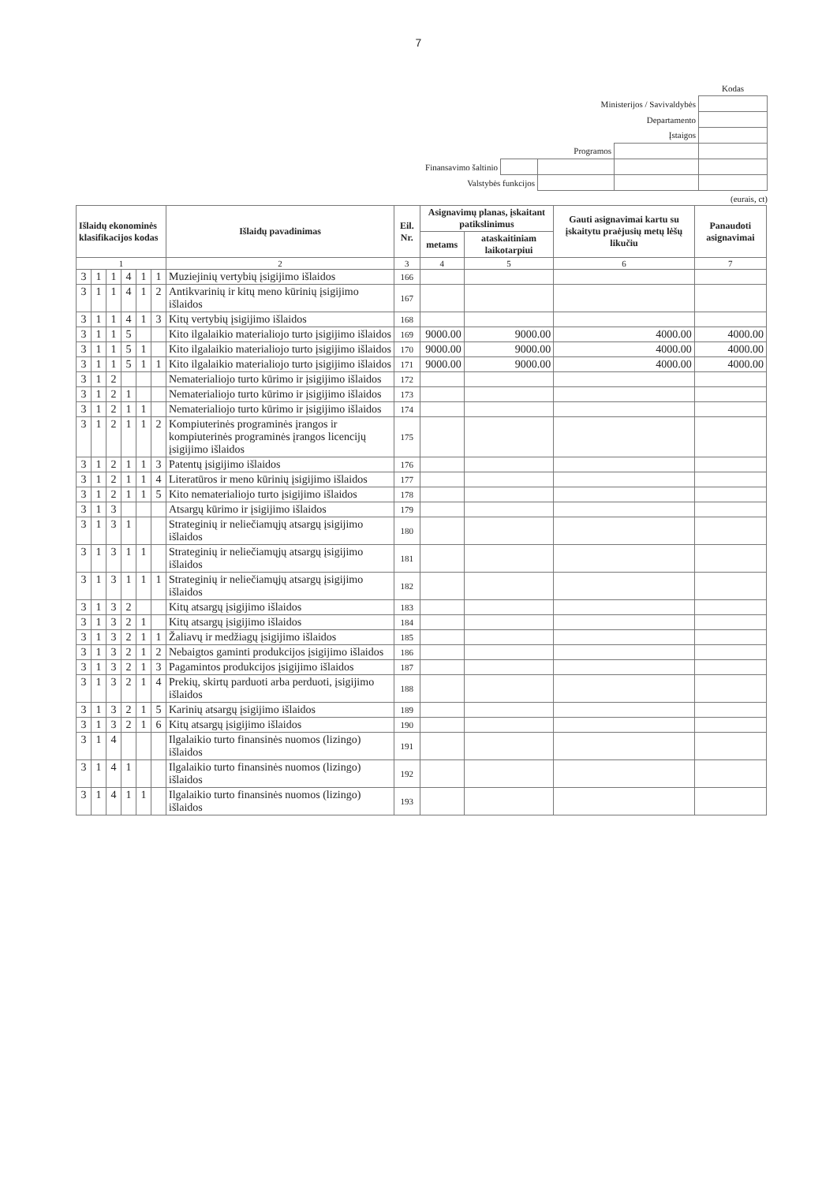7
| | | | | Kodas |
| Ministerijos / Savivaldybės | | | | |
| Departamento | | | | |
| Įstaigos | | | | |
| Programos | | | | |
| Finansavimo šaltinio | | | | |
| Valstybės funkcijos | | | | |
(eurais, ct)
| Išlaidų ekonominės klasifikacijos kodas | | | | | | Išlaidų pavadinimas | Eil. Nr. | Asignavimų planas, įskaitant patikslinimus | | Gauti asignavimai kartu su įskaitytu praėjusių metų lėšų likučiu | Panaudoti asignavimai |
| --- | --- | --- | --- | --- | --- | --- | --- | --- | --- | --- | --- |
| | | | | | | | | metams | ataskaitiniam laikotarpiui | | |
| 1 | | | | | | 2 | 3 | 4 | 5 | 6 | 7 |
| 3 | 1 | 1 | 4 | 1 | 1 | Muziejinių vertybių įsigijimo išlaidos | 166 | | | | |
| 3 | 1 | 1 | 4 | 1 | 2 | Antikvarinių ir kitų meno kūrinių įsigijimo išlaidos | 167 | | | | |
| 3 | 1 | 1 | 4 | 1 | 3 | Kitų vertybių įsigijimo išlaidos | 168 | | | | |
| 3 | 1 | 1 | 5 | | | Kito ilgalaikio materialiojo turto įsigijimo išlaidos | 169 | 9000.00 | 9000.00 | 4000.00 | 4000.00 |
| 3 | 1 | 1 | 5 | 1 | | Kito ilgalaikio materialiojo turto įsigijimo išlaidos | 170 | 9000.00 | 9000.00 | 4000.00 | 4000.00 |
| 3 | 1 | 1 | 5 | 1 | 1 | Kito ilgalaikio materialiojo turto įsigijimo išlaidos | 171 | 9000.00 | 9000.00 | 4000.00 | 4000.00 |
| 3 | 1 | 2 | | | | Nematerialiojo turto kūrimo ir įsigijimo išlaidos | 172 | | | | |
| 3 | 1 | 2 | 1 | | | Nematerialiojo turto kūrimo ir įsigijimo išlaidos | 173 | | | | |
| 3 | 1 | 2 | 1 | 1 | | Nematerialiojo turto kūrimo ir įsigijimo išlaidos | 174 | | | | |
| 3 | 1 | 2 | 1 | 1 | 2 | Kompiuterinės programinės įrangos ir kompiuterinės programinės įrangos licencijų įsigijimo išlaidos | 175 | | | | |
| 3 | 1 | 2 | 1 | 1 | 3 | Patentų įsigijimo išlaidos | 176 | | | | |
| 3 | 1 | 2 | 1 | 1 | 4 | Literatūros ir meno kūrinių įsigijimo išlaidos | 177 | | | | |
| 3 | 1 | 2 | 1 | 1 | 5 | Kito nematerialiojo turto įsigijimo išlaidos | 178 | | | | |
| 3 | 1 | 3 | | | | Atsargų kūrimo ir įsigijimo išlaidos | 179 | | | | |
| 3 | 1 | 3 | 1 | | | Strateginių ir neliečiamųjų atsargų įsigijimo išlaidos | 180 | | | | |
| 3 | 1 | 3 | 1 | 1 | | Strateginių ir neliečiamųjų atsargų įsigijimo išlaidos | 181 | | | | |
| 3 | 1 | 3 | 1 | 1 | 1 | Strateginių ir neliečiamųjų atsargų įsigijimo išlaidos | 182 | | | | |
| 3 | 1 | 3 | 2 | | | Kitų atsargų įsigijimo išlaidos | 183 | | | | |
| 3 | 1 | 3 | 2 | 1 | | Kitų atsargų įsigijimo išlaidos | 184 | | | | |
| 3 | 1 | 3 | 2 | 1 | 1 | Žaliavų ir medžiagų įsigijimo išlaidos | 185 | | | | |
| 3 | 1 | 3 | 2 | 1 | 2 | Nebaigtos gaminti produkcijos įsigijimo išlaidos | 186 | | | | |
| 3 | 1 | 3 | 2 | 1 | 3 | Pagamintos produkcijos įsigijimo išlaidos | 187 | | | | |
| 3 | 1 | 3 | 2 | 1 | 4 | Prekių, skirtų parduoti arba perduoti, įsigijimo išlaidos | 188 | | | | |
| 3 | 1 | 3 | 2 | 1 | 5 | Karinių atsargų įsigijimo išlaidos | 189 | | | | |
| 3 | 1 | 3 | 2 | 1 | 6 | Kitų atsargų įsigijimo išlaidos | 190 | | | | |
| 3 | 1 | 4 | | | | Ilgalaikio turto finansinės nuomos (lizingo) išlaidos | 191 | | | | |
| 3 | 1 | 4 | 1 | | | Ilgalaikio turto finansinės nuomos (lizingo) išlaidos | 192 | | | | |
| 3 | 1 | 4 | 1 | 1 | | Ilgalaikio turto finansinės nuomos (lizingo) išlaidos | 193 | | | | |